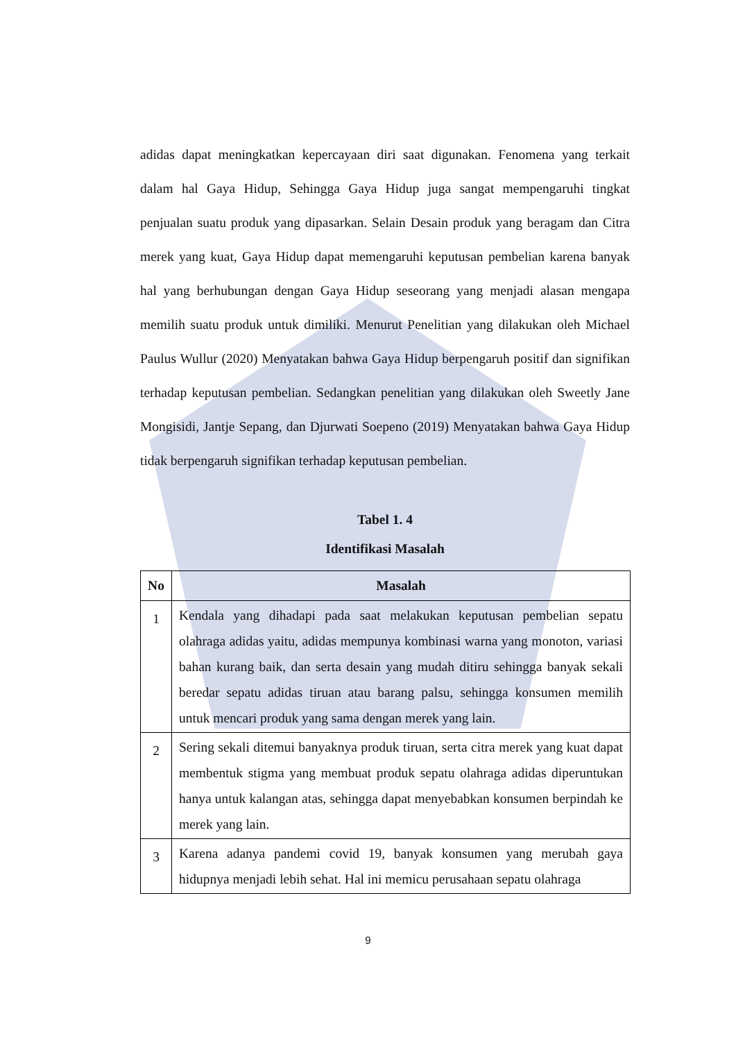adidas dapat meningkatkan kepercayaan diri saat digunakan. Fenomena yang terkait dalam hal Gaya Hidup, Sehingga Gaya Hidup juga sangat mempengaruhi tingkat penjualan suatu produk yang dipasarkan. Selain Desain produk yang beragam dan Citra merek yang kuat, Gaya Hidup dapat memengaruhi keputusan pembelian karena banyak hal yang berhubungan dengan Gaya Hidup seseorang yang menjadi alasan mengapa memilih suatu produk untuk dimiliki. Menurut Penelitian yang dilakukan oleh Michael Paulus Wullur (2020) Menyatakan bahwa Gaya Hidup berpengaruh positif dan signifikan terhadap keputusan pembelian. Sedangkan penelitian yang dilakukan oleh Sweetly Jane Mongisidi, Jantje Sepang, dan Djurwati Soepeno (2019) Menyatakan bahwa Gaya Hidup tidak berpengaruh signifikan terhadap keputusan pembelian.
Tabel 1. 4
Identifikasi Masalah
| No | Masalah |
| --- | --- |
| 1 | Kendala yang dihadapi pada saat melakukan keputusan pembelian sepatu olahraga adidas yaitu, adidas mempunya kombinasi warna yang monoton, variasi bahan kurang baik, dan serta desain yang mudah ditiru sehingga banyak sekali beredar sepatu adidas tiruan atau barang palsu, sehingga konsumen memilih untuk mencari produk yang sama dengan merek yang lain. |
| 2 | Sering sekali ditemui banyaknya produk tiruan, serta citra merek yang kuat dapat membentuk stigma yang membuat produk sepatu olahraga adidas diperuntukan hanya untuk kalangan atas, sehingga dapat menyebabkan konsumen berpindah ke merek yang lain. |
| 3 | Karena adanya pandemi covid 19, banyak konsumen yang merubah gaya hidupnya menjadi lebih sehat. Hal ini memicu perusahaan sepatu olahraga |
9